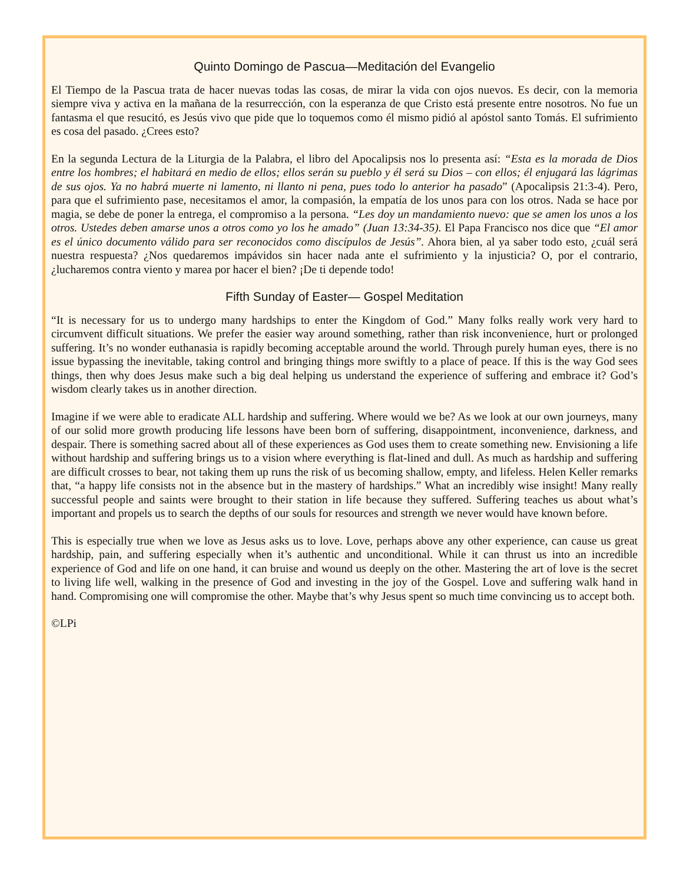Quinto Domingo de Pascua—Meditación del Evangelio
El Tiempo de la Pascua trata de hacer nuevas todas las cosas, de mirar la vida con ojos nuevos. Es decir, con la memoria siempre viva y activa en la mañana de la resurrección, con la esperanza de que Cristo está presente entre nosotros. No fue un fantasma el que resucitó, es Jesús vivo que pide que lo toquemos como él mismo pidió al apóstol santo Tomás. El sufrimiento es cosa del pasado. ¿Crees esto?
En la segunda Lectura de la Liturgia de la Palabra, el libro del Apocalipsis nos lo presenta así: “Esta es la morada de Dios entre los hombres; el habitará en medio de ellos; ellos serán su pueblo y él será su Dios – con ellos; él enjugará las lágrimas de sus ojos. Ya no habrá muerte ni lamento, ni llanto ni pena, pues todo lo anterior ha pasado” (Apocalipsis 21:3-4). Pero, para que el sufrimiento pase, necesitamos el amor, la compasión, la empatía de los unos para con los otros. Nada se hace por magia, se debe de poner la entrega, el compromiso a la persona. “Les doy un mandamiento nuevo: que se amen los unos a los otros. Ustedes deben amarse unos a otros como yo los he amado” (Juan 13:34-35). El Papa Francisco nos dice que “El amor es el único documento válido para ser reconocidos como discípulos de Jesús”. Ahora bien, al ya saber todo esto, ¿cuál será nuestra respuesta? ¿Nos quedaremos impávidos sin hacer nada ante el sufrimiento y la injusticia? O, por el contrario, ¿lucharemos contra viento y marea por hacer el bien? ¡De ti depende todo!
Fifth Sunday of Easter— Gospel Meditation
“It is necessary for us to undergo many hardships to enter the Kingdom of God.” Many folks really work very hard to circumvent difficult situations. We prefer the easier way around something, rather than risk inconvenience, hurt or prolonged suffering. It’s no wonder euthanasia is rapidly becoming acceptable around the world. Through purely human eyes, there is no issue bypassing the inevitable, taking control and bringing things more swiftly to a place of peace. If this is the way God sees things, then why does Jesus make such a big deal helping us understand the experience of suffering and embrace it? God’s wisdom clearly takes us in another direction.
Imagine if we were able to eradicate ALL hardship and suffering. Where would we be? As we look at our own journeys, many of our solid more growth producing life lessons have been born of suffering, disappointment, inconvenience, darkness, and despair. There is something sacred about all of these experiences as God uses them to create something new. Envisioning a life without hardship and suffering brings us to a vision where everything is flat-lined and dull. As much as hardship and suffering are difficult crosses to bear, not taking them up runs the risk of us becoming shallow, empty, and lifeless. Helen Keller remarks that, “a happy life consists not in the absence but in the mastery of hardships.” What an incredibly wise insight! Many really successful people and saints were brought to their station in life because they suffered. Suffering teaches us about what’s important and propels us to search the depths of our souls for resources and strength we never would have known before.
This is especially true when we love as Jesus asks us to love. Love, perhaps above any other experience, can cause us great hardship, pain, and suffering especially when it’s authentic and unconditional. While it can thrust us into an incredible experience of God and life on one hand, it can bruise and wound us deeply on the other. Mastering the art of love is the secret to living life well, walking in the presence of God and investing in the joy of the Gospel. Love and suffering walk hand in hand. Compromising one will compromise the other. Maybe that’s why Jesus spent so much time convincing us to accept both.
©LPi